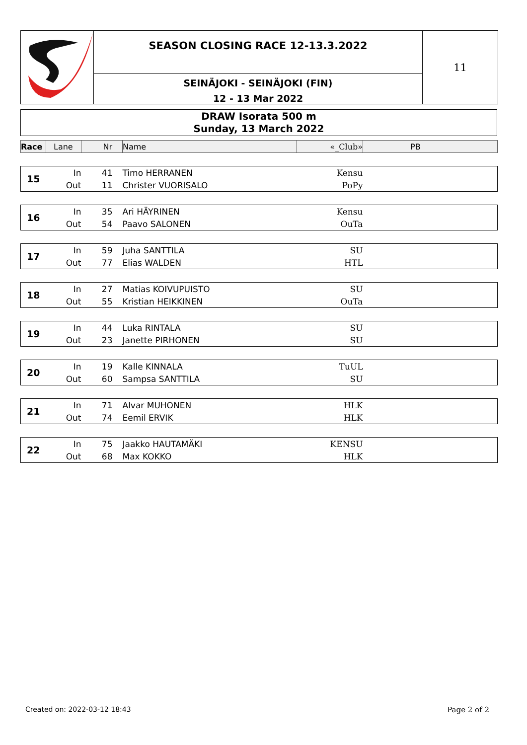SEASON CLOSING RACE 12-13.3.2022
SEINÄJOKI - SEINÄJOKI (FIN)
12 - 13 Mar 2022
11
DRAW Isorata 500 m
Sunday, 13 March 2022
| Race | Lane | Nr | Name | «_Club» | PB |
| --- | --- | --- | --- | --- | --- |
| 15 | In | 41 | Timo HERRANEN | Kensu | |
| | Out | 11 | Christer VUORISALO | PoPy | |
| 16 | In | 35 | Ari HÄYRINEN | Kensu | |
| | Out | 54 | Paavo SALONEN | OuTa | |
| 17 | In | 59 | Juha SANTTILA | SU | |
| | Out | 77 | Elias WALDEN | HTL | |
| 18 | In | 27 | Matias KOIVUPUISTO | SU | |
| | Out | 55 | Kristian HEIKKINEN | OuTa | |
| 19 | In | 44 | Luka RINTALA | SU | |
| | Out | 23 | Janette PIRHONEN | SU | |
| 20 | In | 19 | Kalle KINNALA | TuUL | |
| | Out | 60 | Sampsa SANTTILA | SU | |
| 21 | In | 71 | Alvar MUHONEN | HLK | |
| | Out | 74 | Eemil ERVIK | HLK | |
| 22 | In | 75 | Jaakko HAUTAMÄKI | KENSU | |
| | Out | 68 | Max KOKKO | HLK | |
Created on: 2022-03-12 18:43 Page 2 of 2